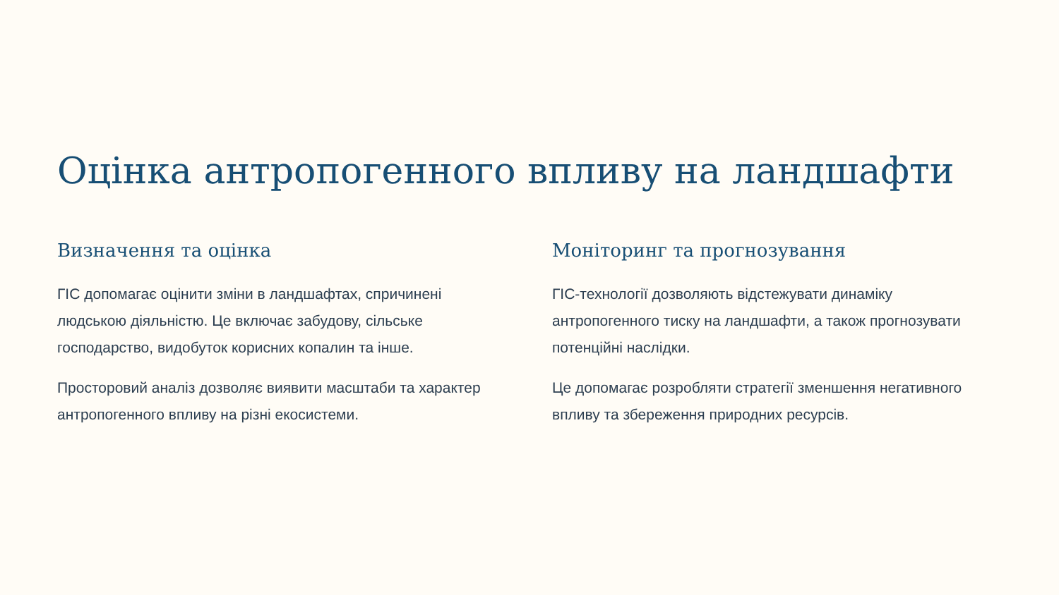Оцінка антропогенного впливу на ландшафти
Визначення та оцінка
ГІС допомагає оцінити зміни в ландшафтах, спричинені людською діяльністю. Це включає забудову, сільське господарство, видобуток корисних копалин та інше.
Просторовий аналіз дозволяє виявити масштаби та характер антропогенного впливу на різні екосистеми.
Моніторинг та прогнозування
ГІС-технології дозволяють відстежувати динаміку антропогенного тиску на ландшафти, а також прогнозувати потенційні наслідки.
Це допомагає розробляти стратегії зменшення негативного впливу та збереження природних ресурсів.